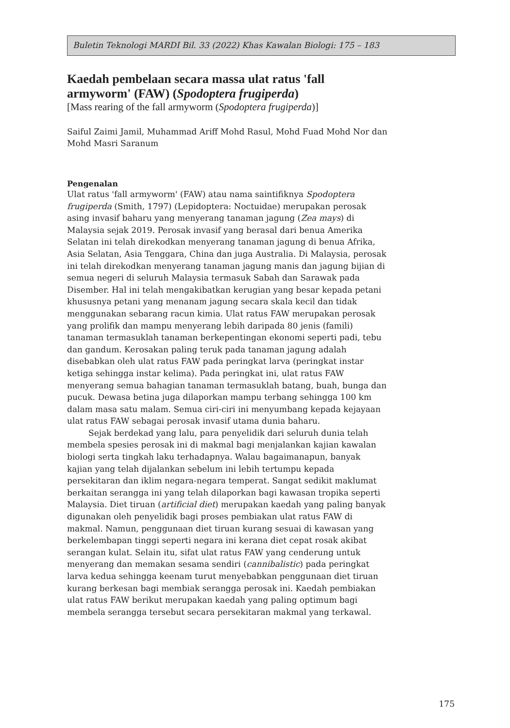Buletin Teknologi MARDI Bil. 33 (2022) Khas Kawalan Biologi: 175 – 183
Kaedah pembelaan secara massa ulat ratus 'fall armyworm' (FAW) (Spodoptera frugiperda)
[Mass rearing of the fall armyworm (Spodoptera frugiperda)]
Saiful Zaimi Jamil, Muhammad Ariff Mohd Rasul, Mohd Fuad Mohd Nor dan Mohd Masri Saranum
Pengenalan
Ulat ratus 'fall armyworm' (FAW) atau nama saintifiknya Spodoptera frugiperda (Smith, 1797) (Lepidoptera: Noctuidae) merupakan perosak asing invasif baharu yang menyerang tanaman jagung (Zea mays) di Malaysia sejak 2019. Perosak invasif yang berasal dari benua Amerika Selatan ini telah direkodkan menyerang tanaman jagung di benua Afrika, Asia Selatan, Asia Tenggara, China dan juga Australia. Di Malaysia, perosak ini telah direkodkan menyerang tanaman jagung manis dan jagung bijian di semua negeri di seluruh Malaysia termasuk Sabah dan Sarawak pada Disember. Hal ini telah mengakibatkan kerugian yang besar kepada petani khususnya petani yang menanam jagung secara skala kecil dan tidak menggunakan sebarang racun kimia. Ulat ratus FAW merupakan perosak yang prolifik dan mampu menyerang lebih daripada 80 jenis (famili) tanaman termasuklah tanaman berkepentingan ekonomi seperti padi, tebu dan gandum. Kerosakan paling teruk pada tanaman jagung adalah disebabkan oleh ulat ratus FAW pada peringkat larva (peringkat instar ketiga sehingga instar kelima). Pada peringkat ini, ulat ratus FAW menyerang semua bahagian tanaman termasuklah batang, buah, bunga dan pucuk. Dewasa betina juga dilaporkan mampu terbang sehingga 100 km dalam masa satu malam. Semua ciri-ciri ini menyumbang kepada kejayaan ulat ratus FAW sebagai perosak invasif utama dunia baharu.
Sejak berdekad yang lalu, para penyelidik dari seluruh dunia telah membela spesies perosak ini di makmal bagi menjalankan kajian kawalan biologi serta tingkah laku terhadapnya. Walau bagaimanapun, banyak kajian yang telah dijalankan sebelum ini lebih tertumpu kepada persekitaran dan iklim negara-negara temperat. Sangat sedikit maklumat berkaitan serangga ini yang telah dilaporkan bagi kawasan tropika seperti Malaysia. Diet tiruan (artificial diet) merupakan kaedah yang paling banyak digunakan oleh penyelidik bagi proses pembiakan ulat ratus FAW di makmal. Namun, penggunaan diet tiruan kurang sesuai di kawasan yang berkelembapan tinggi seperti negara ini kerana diet cepat rosak akibat serangan kulat. Selain itu, sifat ulat ratus FAW yang cenderung untuk menyerang dan memakan sesama sendiri (cannibalistic) pada peringkat larva kedua sehingga keenam turut menyebabkan penggunaan diet tiruan kurang berkesan bagi membiak serangga perosak ini. Kaedah pembiakan ulat ratus FAW berikut merupakan kaedah yang paling optimum bagi membela serangga tersebut secara persekitaran makmal yang terkawal.
175